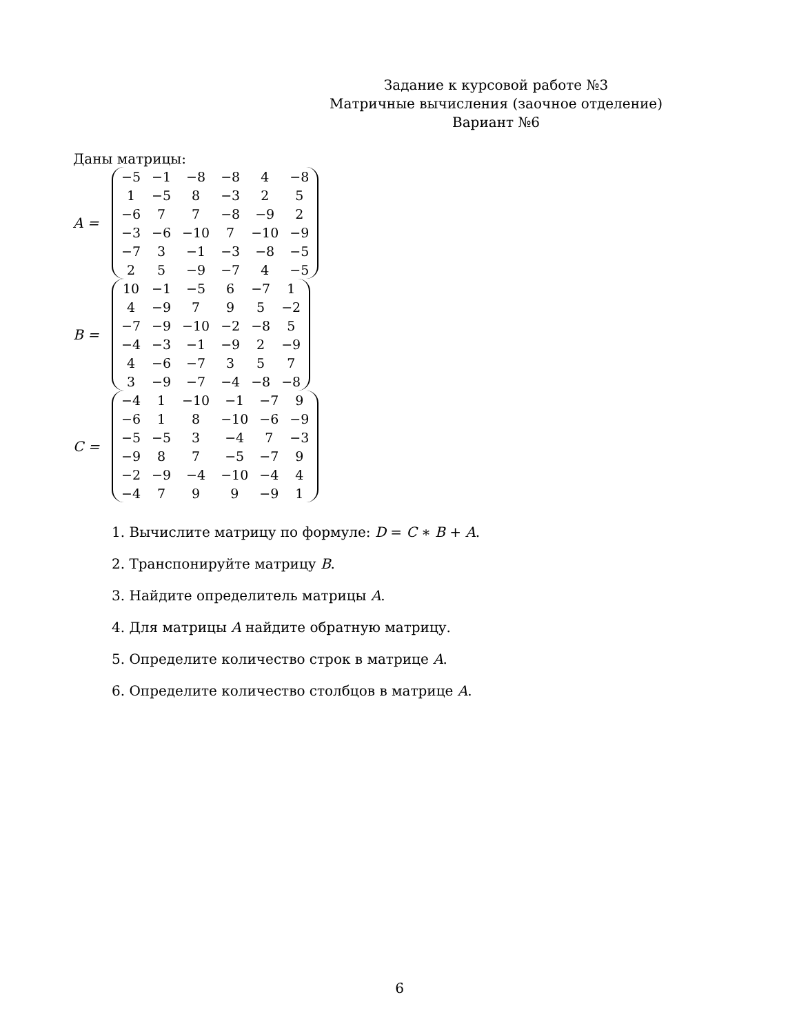Задание к курсовой работе №3
Матричные вычисления (заочное отделение)
Вариант №6
Даны матрицы:
A =
| −5 | −1 | −8 | −8 | 4 | −8 |
| 1 | −5 | 8 | −3 | 2 | 5 |
| −6 | 7 | 7 | −8 | −9 | 2 |
| −3 | −6 | −10 | 7 | −10 | −9 |
| −7 | 3 | −1 | −3 | −8 | −5 |
| 2 | 5 | −9 | −7 | 4 | −5 |
B =
| 10 | −1 | −5 | 6 | −7 | 1 |
| 4 | −9 | 7 | 9 | 5 | −2 |
| −7 | −9 | −10 | −2 | −8 | 5 |
| −4 | −3 | −1 | −9 | 2 | −9 |
| 4 | −6 | −7 | 3 | 5 | 7 |
| 3 | −9 | −7 | −4 | −8 | −8 |
C =
| −4 | 1 | −10 | −1 | −7 | 9 |
| −6 | 1 | 8 | −10 | −6 | −9 |
| −5 | −5 | 3 | −4 | 7 | −3 |
| −9 | 8 | 7 | −5 | −7 | 9 |
| −2 | −9 | −4 | −10 | −4 | 4 |
| −4 | 7 | 9 | 9 | −9 | 1 |
1. Вычислите матрицу по формуле: D = C ∗ B + A.
2. Транспонируйте матрицу B.
3. Найдите определитель матрицы A.
4. Для матрицы A найдите обратную матрицу.
5. Определите количество строк в матрице A.
6. Определите количество столбцов в матрице A.
6